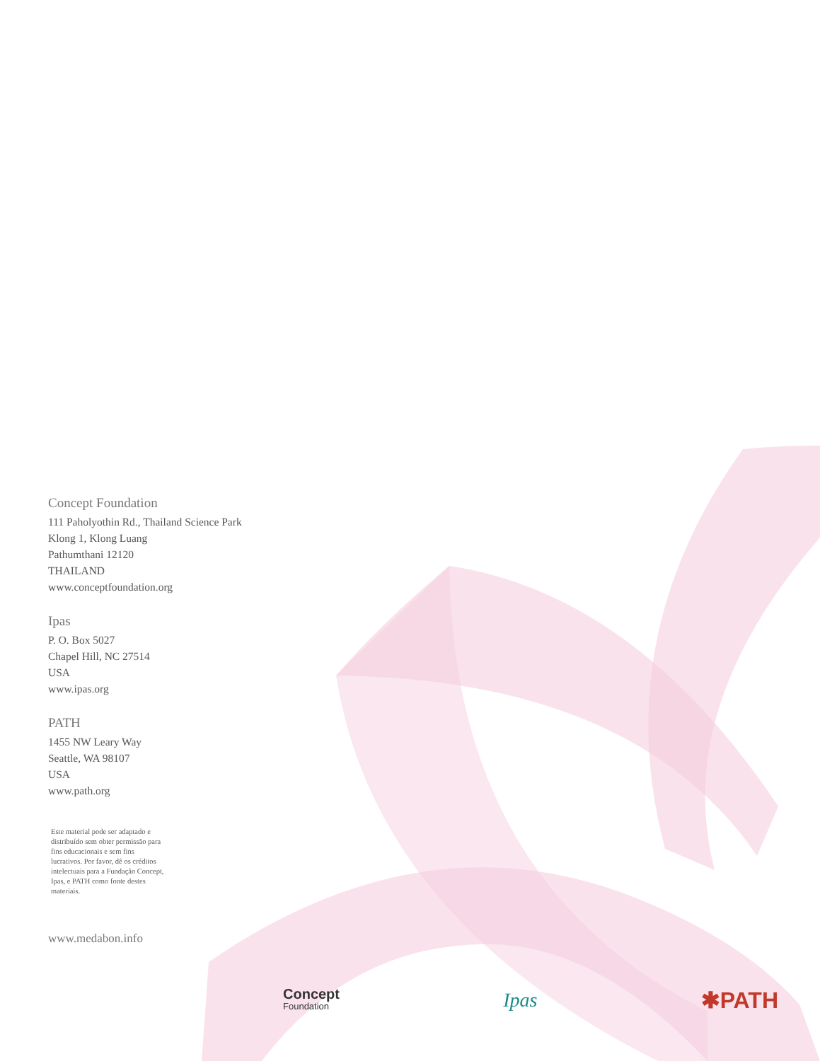Concept Foundation
111 Paholyothin Rd., Thailand Science Park
Klong 1, Klong Luang
Pathumthani 12120
THAILAND
www.conceptfoundation.org
Ipas
P. O. Box 5027
Chapel Hill, NC 27514
USA
www.ipas.org
PATH
1455 NW Leary Way
Seattle, WA 98107
USA
www.path.org
Este material pode ser adaptado e distribuído sem obter permissão para fins educacionais e sem fins lucrativos. Por favor, dê os créditos intelectuais para a Fundação Concept, Ipas, e PATH como fonte destes materiais.
www.medabon.info
Concept
Foundation
Ipas ✱PATH